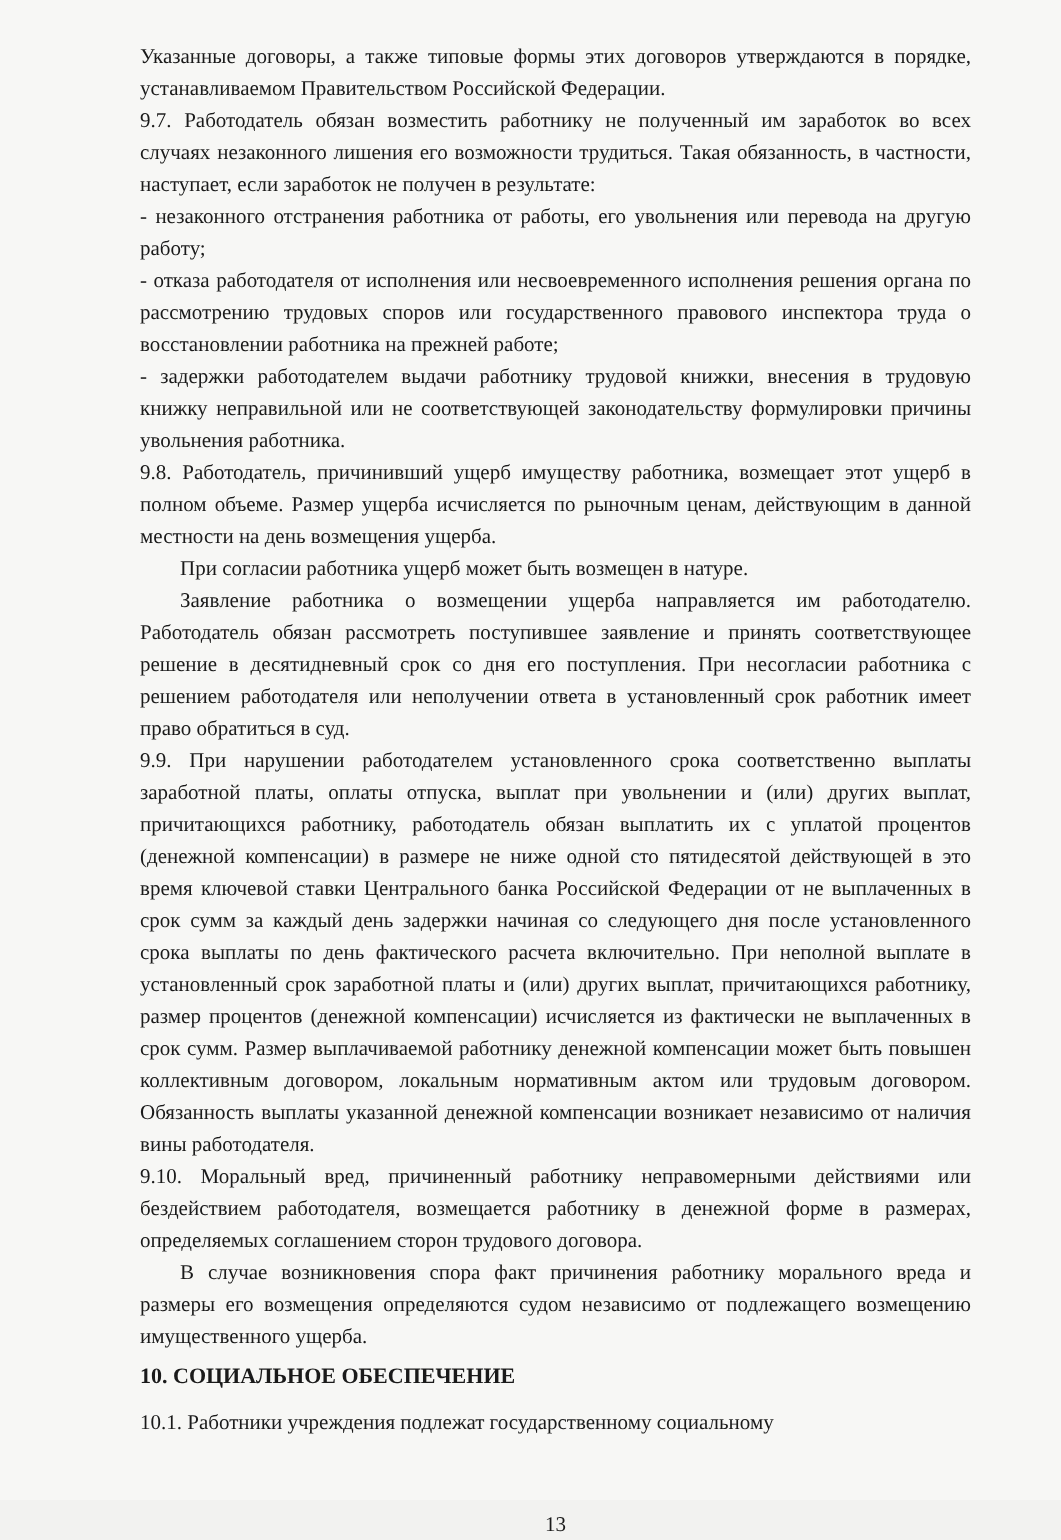Указанные договоры, а также типовые формы этих договоров утверждаются в порядке, устанавливаемом Правительством Российской Федерации.
9.7. Работодатель обязан возместить работнику не полученный им заработок во всех случаях незаконного лишения его возможности трудиться. Такая обязанность, в частности, наступает, если заработок не получен в результате:
- незаконного отстранения работника от работы, его увольнения или перевода на другую работу;
- отказа работодателя от исполнения или несвоевременного исполнения решения органа по рассмотрению трудовых споров или государственного правового инспектора труда о восстановлении работника на прежней работе;
- задержки работодателем выдачи работнику трудовой книжки, внесения в трудовую книжку неправильной или не соответствующей законодательству формулировки причины увольнения работника.
9.8. Работодатель, причинивший ущерб имуществу работника, возмещает этот ущерб в полном объеме. Размер ущерба исчисляется по рыночным ценам, действующим в данной местности на день возмещения ущерба.
При согласии работника ущерб может быть возмещен в натуре.
Заявление работника о возмещении ущерба направляется им работодателю. Работодатель обязан рассмотреть поступившее заявление и принять соответствующее решение в десятидневный срок со дня его поступления. При несогласии работника с решением работодателя или неполучении ответа в установленный срок работник имеет право обратиться в суд.
9.9. При нарушении работодателем установленного срока соответственно выплаты заработной платы, оплаты отпуска, выплат при увольнении и (или) других выплат, причитающихся работнику, работодатель обязан выплатить их с уплатой процентов (денежной компенсации) в размере не ниже одной сто пятидесятой действующей в это время ключевой ставки Центрального банка Российской Федерации от не выплаченных в срок сумм за каждый день задержки начиная со следующего дня после установленного срока выплаты по день фактического расчета включительно. При неполной выплате в установленный срок заработной платы и (или) других выплат, причитающихся работнику, размер процентов (денежной компенсации) исчисляется из фактически не выплаченных в срок сумм. Размер выплачиваемой работнику денежной компенсации может быть повышен коллективным договором, локальным нормативным актом или трудовым договором. Обязанность выплаты указанной денежной компенсации возникает независимо от наличия вины работодателя.
9.10. Моральный вред, причиненный работнику неправомерными действиями или бездействием работодателя, возмещается работнику в денежной форме в размерах, определяемых соглашением сторон трудового договора.
В случае возникновения спора факт причинения работнику морального вреда и размеры его возмещения определяются судом независимо от подлежащего возмещению имущественного ущерба.
10. СОЦИАЛЬНОЕ ОБЕСПЕЧЕНИЕ
10.1. Работники учреждения подлежат государственному социальному
13